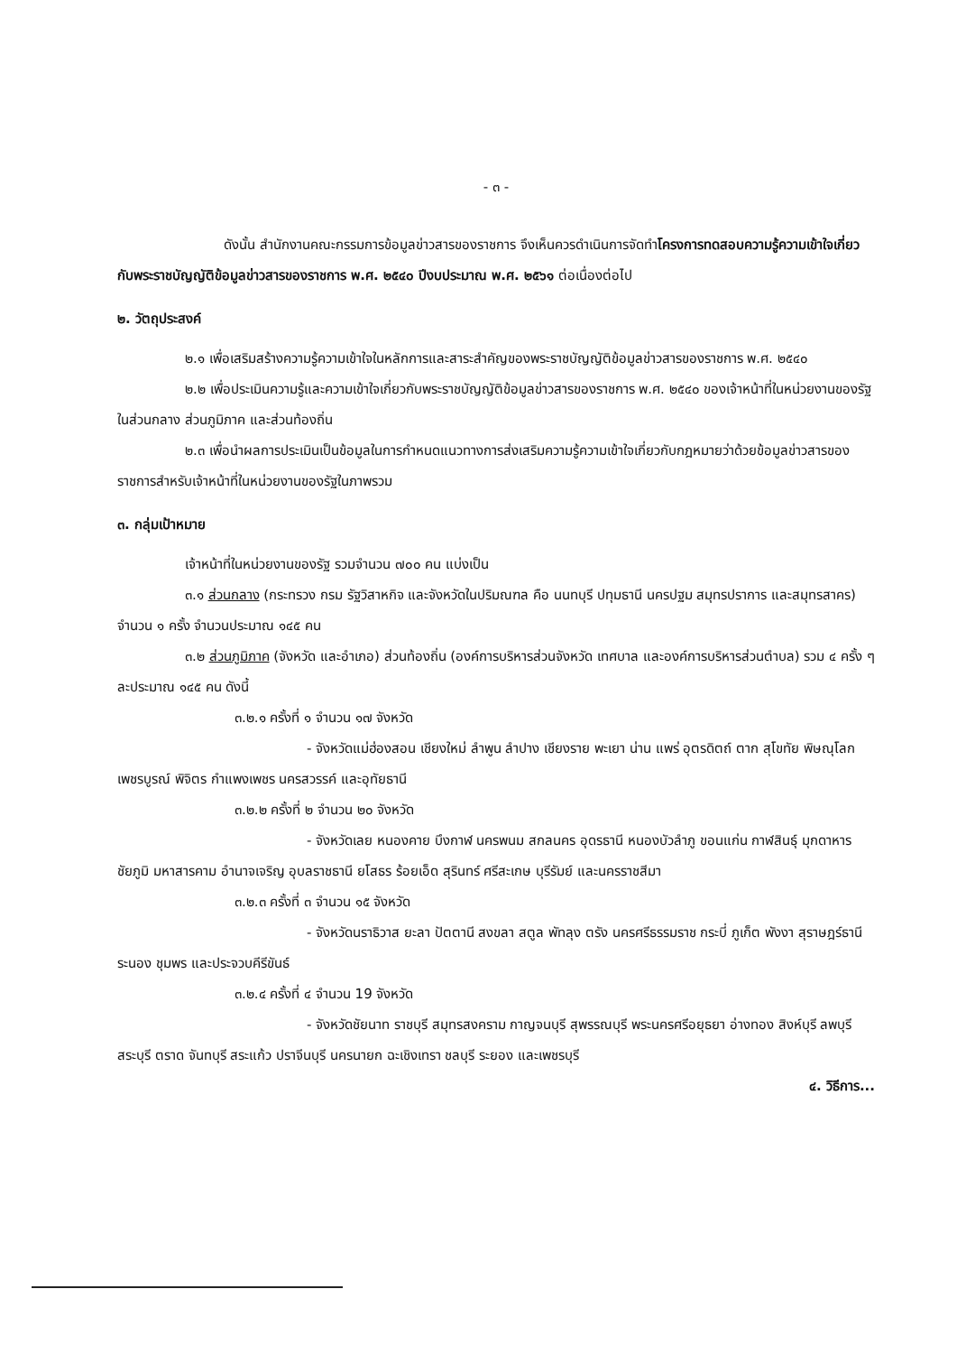- ๓ -
ดังนั้น สำนักงานคณะกรรมการข้อมูลข่าวสารของราชการ จึงเห็นควรดำเนินการจัดทำโครงการทดสอบความรู้ความเข้าใจเกี่ยวกับพระราชบัญญัติข้อมูลข่าวสารของราชการ พ.ศ. ๒๕๔๐ ปีงบประมาณ พ.ศ. ๒๕๖๑ ต่อเนื่องต่อไป
๒. วัตถุประสงค์
๒.๑ เพื่อเสริมสร้างความรู้ความเข้าใจในหลักการและสาระสำคัญของพระราชบัญญัติข้อมูลข่าวสารของราชการ พ.ศ. ๒๕๔๐
๒.๒ เพื่อประเมินความรู้และความเข้าใจเกี่ยวกับพระราชบัญญัติข้อมูลข่าวสารของราชการ พ.ศ. ๒๕๔๐ ของเจ้าหน้าที่ในหน่วยงานของรัฐในส่วนกลาง ส่วนภูมิภาค และส่วนท้องถิ่น
๒.๓ เพื่อนำผลการประเมินเป็นข้อมูลในการกำหนดแนวทางการส่งเสริมความรู้ความเข้าใจเกี่ยวกับกฎหมายว่าด้วยข้อมูลข่าวสารของราชการสำหรับเจ้าหน้าที่ในหน่วยงานของรัฐในภาพรวม
๓. กลุ่มเป้าหมาย
เจ้าหน้าที่ในหน่วยงานของรัฐ รวมจำนวน ๗๐๐ คน แบ่งเป็น
๓.๑ ส่วนกลาง (กระทรวง กรม รัฐวิสาหกิจ และจังหวัดในปริมณฑล คือ นนทบุรี ปทุมธานี นครปฐม สมุทรปราการ และสมุทรสาคร) จำนวน ๑ ครั้ง จำนวนประมาณ ๑๔๕ คน
๓.๒ ส่วนภูมิภาค (จังหวัด และอำเภอ) ส่วนท้องถิ่น (องค์การบริหารส่วนจังหวัด เทศบาล และองค์การบริหารส่วนตำบล) รวม ๔ ครั้ง ๆ ละประมาณ ๑๔๕ คน ดังนี้
๓.๒.๑ ครั้งที่ ๑ จำนวน ๑๗ จังหวัด
- จังหวัดแม่ฮ่องสอน เชียงใหม่ ลำพูน ลำปาง เชียงราย พะเยา น่าน แพร่ อุตรดิตถ์ ตาก สุโขทัย พิษณุโลก เพชรบูรณ์ พิจิตร กำแพงเพชร นครสวรรค์ และอุทัยธานี
๓.๒.๒ ครั้งที่ ๒ จำนวน ๒๐ จังหวัด
- จังหวัดเลย หนองคาย บึงกาฬ นครพนม สกลนคร อุดรธานี หนองบัวลำภู ขอนแก่น กาฬสินธุ์ มุกดาหาร ชัยภูมิ มหาสารคาม อำนาจเจริญ อุบลราชธานี ยโสธร ร้อยเอ็ด สุรินทร์ ศรีสะเกษ บุรีรัมย์ และนครราชสีมา
๓.๒.๓ ครั้งที่ ๓ จำนวน ๑๕ จังหวัด
- จังหวัดนราธิวาส ยะลา ปัตตานี สงขลา สตูล พัทลุง ตรัง นครศรีธรรมราช กระบี่ ภูเก็ต พังงา สุราษฎร์ธานี ระนอง ชุมพร และประจวบคีรีขันธ์
๓.๒.๔ ครั้งที่ ๔ จำนวน 19 จังหวัด
- จังหวัดชัยนาท ราชบุรี สมุทรสงคราม กาญจนบุรี สุพรรณบุรี พระนครศรีอยุธยา อ่างทอง สิงห์บุรี ลพบุรี สระบุรี ตราด จันทบุรี สระแก้ว ปราจีนบุรี นครนายก ฉะเชิงเทรา ชลบุรี ระยอง และเพชรบุรี
๔. วิธีการ...